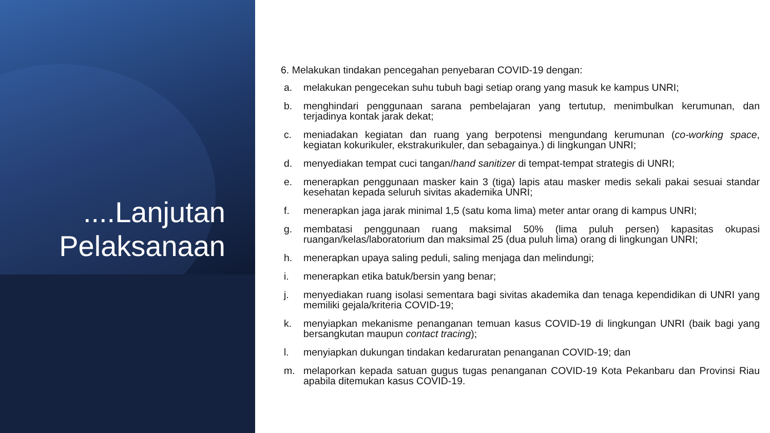....Lanjutan
Pelaksanaan
6. Melakukan tindakan pencegahan penyebaran COVID-19 dengan:
a. melakukan pengecekan suhu tubuh bagi setiap orang yang masuk ke kampus UNRI;
b. menghindari penggunaan sarana pembelajaran yang tertutup, menimbulkan kerumunan, dan terjadinya kontak jarak dekat;
c. meniadakan kegiatan dan ruang yang berpotensi mengundang kerumunan (co-working space, kegiatan kokurikuler, ekstrakurikuler, dan sebagainya.) di lingkungan UNRI;
d. menyediakan tempat cuci tangan/hand sanitizer di tempat-tempat strategis di UNRI;
e. menerapkan penggunaan masker kain 3 (tiga) lapis atau masker medis sekali pakai sesuai standar kesehatan kepada seluruh sivitas akademika UNRI;
f. menerapkan jaga jarak minimal 1,5 (satu koma lima) meter antar orang di kampus UNRI;
g. membatasi penggunaan ruang maksimal 50% (lima puluh persen) kapasitas okupasi ruangan/kelas/laboratorium dan maksimal 25 (dua puluh lima) orang di lingkungan UNRI;
h. menerapkan upaya saling peduli, saling menjaga dan melindungi;
i. menerapkan etika batuk/bersin yang benar;
j. menyediakan ruang isolasi sementara bagi sivitas akademika dan tenaga kependidikan di UNRI yang memiliki gejala/kriteria COVID-19;
k. menyiapkan mekanisme penanganan temuan kasus COVID-19 di lingkungan UNRI (baik bagi yang bersangkutan maupun contact tracing);
l. menyiapkan dukungan tindakan kedaruratan penanganan COVID-19; dan
m. melaporkan kepada satuan gugus tugas penanganan COVID-19 Kota Pekanbaru dan Provinsi Riau apabila ditemukan kasus COVID-19.